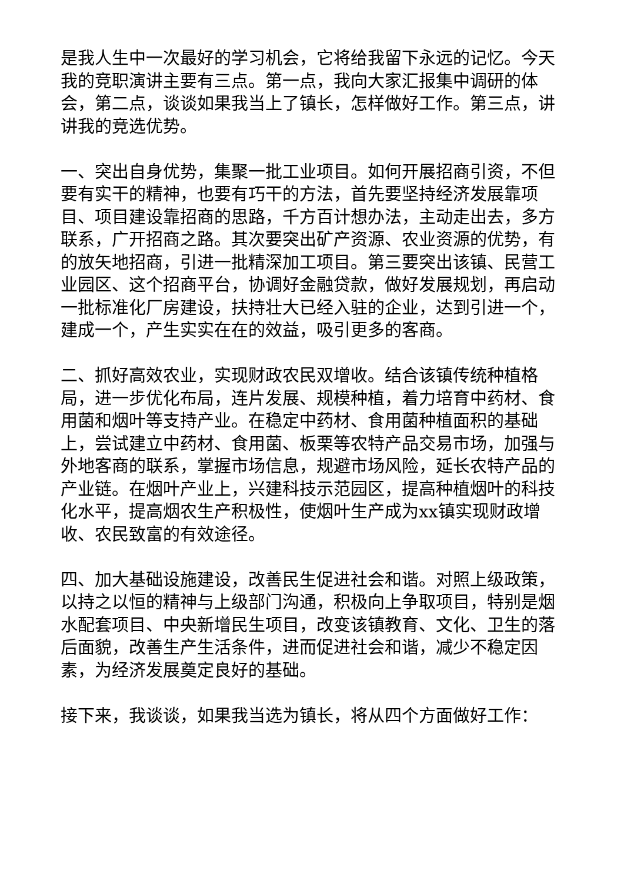是我人生中一次最好的学习机会，它将给我留下永远的记忆。今天我的竞职演讲主要有三点。第一点，我向大家汇报集中调研的体会，第二点，谈谈如果我当上了镇长，怎样做好工作。第三点，讲讲我的竞选优势。
一、突出自身优势，集聚一批工业项目。如何开展招商引资，不但要有实干的精神，也要有巧干的方法，首先要坚持经济发展靠项目、项目建设靠招商的思路，千方百计想办法，主动走出去，多方联系，广开招商之路。其次要突出矿产资源、农业资源的优势，有的放矢地招商，引进一批精深加工项目。第三要突出该镇、民营工业园区、这个招商平台，协调好金融贷款，做好发展规划，再启动一批标准化厂房建设，扶持壮大已经入驻的企业，达到引进一个，建成一个，产生实实在在的效益，吸引更多的客商。
二、抓好高效农业，实现财政农民双增收。结合该镇传统种植格局，进一步优化布局，连片发展、规模种植，着力培育中药材、食用菌和烟叶等支持产业。在稳定中药材、食用菌种植面积的基础上，尝试建立中药材、食用菌、板栗等农特产品交易市场，加强与外地客商的联系，掌握市场信息，规避市场风险，延长农特产品的产业链。在烟叶产业上，兴建科技示范园区，提高种植烟叶的科技化水平，提高烟农生产积极性，使烟叶生产成为xx镇实现财政增收、农民致富的有效途径。
四、加大基础设施建设，改善民生促进社会和谐。对照上级政策，以持之以恒的精神与上级部门沟通，积极向上争取项目，特别是烟水配套项目、中央新增民生项目，改变该镇教育、文化、卫生的落后面貌，改善生产生活条件，进而促进社会和谐，减少不稳定因素，为经济发展奠定良好的基础。
接下来，我谈谈，如果我当选为镇长，将从四个方面做好工作：